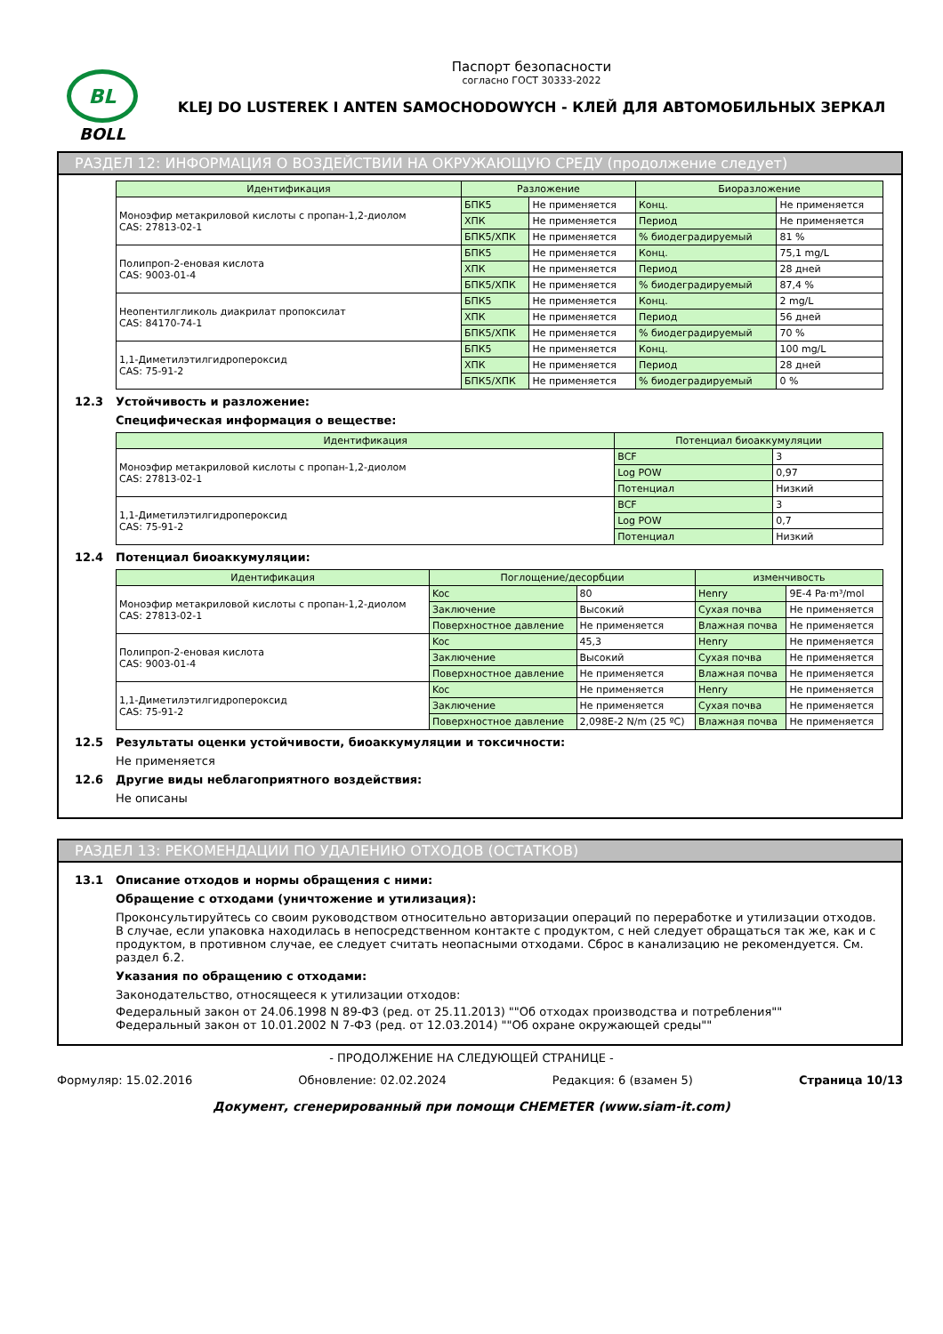BL
BOLL
Паспорт безопасности
согласно ГОСТ 30333-2022
KLEJ DO LUSTEREK I ANTEN SAMOCHODOWYCH - КЛЕЙ ДЛЯ АВТОМОБИЛЬНЫХ ЗЕРКАЛ
РАЗДЕЛ 12: ИНФОРМАЦИЯ О ВОЗДЕЙСТВИИ НА ОКРУЖАЮЩУЮ СРЕДУ (продолжение следует)
| Идентификация | Разложение | | Биоразложение | |
| --- | --- | --- | --- | --- |
| Моноэфир метакриловой кислоты с пропан-1,2-диолом CAS: 27813-02-1 | БПК5 | Не применяется | Конц. | Не применяется |
| | ХПК | Не применяется | Период | Не применяется |
| | БПК5/ХПК | Не применяется | % биодеградируемый | 81 % |
| Полипроп-2-еновая кислота CAS: 9003-01-4 | БПК5 | Не применяется | Конц. | 75,1 mg/L |
| | ХПК | Не применяется | Период | 28 дней |
| | БПК5/ХПК | Не применяется | % биодеградируемый | 87,4 % |
| Неопентилгликоль диакрилат пропоксилат CAS: 84170-74-1 | БПК5 | Не применяется | Конц. | 2 mg/L |
| | ХПК | Не применяется | Период | 56 дней |
| | БПК5/ХПК | Не применяется | % биодеградируемый | 70 % |
| 1,1-Диметилэтилгидропероксид CAS: 75-91-2 | БПК5 | Не применяется | Конц. | 100 mg/L |
| | ХПК | Не применяется | Период | 28 дней |
| | БПК5/ХПК | Не применяется | % биодеградируемый | 0 % |
12.3 Устойчивость и разложение:
Специфическая информация о веществе:
| Идентификация | Потенциал биоаккумуляции | |
| --- | --- | --- |
| Моноэфир метакриловой кислоты с пропан-1,2-диолом CAS: 27813-02-1 | BCF | 3 |
| | Log POW | 0,97 |
| | Потенциал | Низкий |
| 1,1-Диметилэтилгидропероксид CAS: 75-91-2 | BCF | 3 |
| | Log POW | 0,7 |
| | Потенциал | Низкий |
12.4 Потенциал биоаккумуляции:
| Идентификация | Поглощение/десорбции | | изменчивость | |
| --- | --- | --- | --- | --- |
| Моноэфир метакриловой кислоты с пропан-1,2-диолом CAS: 27813-02-1 | Koc | 80 | Henry | 9E-4 Pa·m³/mol |
| | Заключение | Высокий | Сухая почва | Не применяется |
| | Поверхностное давление | Не применяется | Влажная почва | Не применяется |
| Полипроп-2-еновая кислота CAS: 9003-01-4 | Koc | 45,3 | Henry | Не применяется |
| | Заключение | Высокий | Сухая почва | Не применяется |
| | Поверхностное давление | Не применяется | Влажная почва | Не применяется |
| 1,1-Диметилэтилгидропероксид CAS: 75-91-2 | Koc | Не применяется | Henry | Не применяется |
| | Заключение | Не применяется | Сухая почва | Не применяется |
| | Поверхностное давление | 2,098E-2 N/m (25 ºC) | Влажная почва | Не применяется |
12.5 Результаты оценки устойчивости, биоаккумуляции и токсичности:
Не применяется
12.6 Другие виды неблагоприятного воздействия:
Не описаны
РАЗДЕЛ 13: РЕКОМЕНДАЦИИ ПО УДАЛЕНИЮ ОТХОДОВ (ОСТАТКОВ)
13.1 Описание отходов и нормы обращения с ними:
Обращение с отходами (уничтожение и утилизация):
Проконсультируйтесь со своим руководством относительно авторизации операций по переработке и утилизации отходов. В случае, если упаковка находилась в непосредственном контакте с продуктом, с ней следует обращаться так же, как и с продуктом, в противном случае, ее следует считать неопасными отходами. Сброс в канализацию не рекомендуется. См. раздел 6.2.
Указания по обращению с отходами:
Законодательство, относящееся к утилизации отходов:
Федеральный закон от 24.06.1998 N 89-ФЗ (ред. от 25.11.2013) ""Об отходах производства и потребления""
Федеральный закон от 10.01.2002 N 7-ФЗ (ред. от 12.03.2014) ""Об охране окружающей среды""
- ПРОДОЛЖЕНИЕ НА СЛЕДУЮЩЕЙ СТРАНИЦЕ -
Формуляр: 15.02.2016 Обновление: 02.02.2024 Редакция: 6 (взамен 5) Страница 10/13
Документ, сгенерированный при помощи CHEMETER (www.siam-it.com)